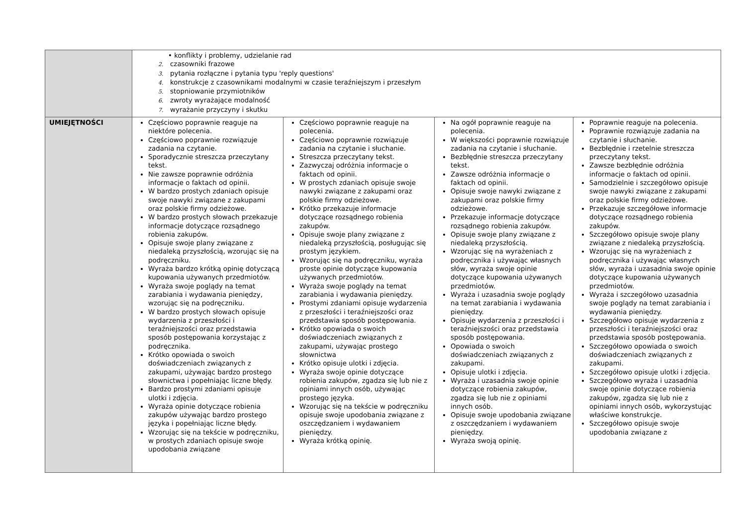| | • konflikty i problemy, udzielanie rad 2. czasowniki frazowe 3. pytania rozłączne i pytania typu 'reply questions' 4. konstrukcje z czasownikami modalnymi w czasie teraźniejszym i przeszłym 5. stopniowanie przymiotników 6. zwroty wyrażające modalność 7. wyrażanie przyczyny i skutku | | | |
| UMIEJĘTNOŚCI | Częściowo poprawnie reaguje na niektóre polecenia. Częściowo poprawnie rozwiązuje zadania na czytanie. Sporadycznie streszcza przeczytany tekst. Nie zawsze poprawnie odróżnia informacje o faktach od opinii. W bardzo prostych zdaniach opisuje swoje nawyki związane z zakupami oraz polskie firmy odzieżowe. W bardzo prostych słowach przekazuje informacje dotyczące rozsądnego robienia zakupów. Opisuje swoje plany związane z niedaleką przyszłością, wzorując się na podręczniku. Wyraża bardzo krótką opinię dotyczącą kupowania używanych przedmiotów. Wyraża swoje poglądy na temat zarabiania i wydawania pieniędzy, wzorując się na podręczniku. W bardzo prostych słowach opisuje wydarzenia z przeszłości i teraźniejszości oraz przedstawia sposób postępowania korzystając z podręcznika. Krótko opowiada o swoich doświadczeniach związanych z zakupami, używając bardzo prostego słownictwa i popełniając liczne błędy. Bardzo prostymi zdaniami opisuje ulotki i zdjęcia. Wyraża opinie dotyczące robienia zakupów używając bardzo prostego języka i popełniając liczne błędy. Wzorując się na tekście w podręczniku, w prostych zdaniach opisuje swoje upodobania związane | Częściowo poprawnie reaguje na polecenia. Częściowo poprawnie rozwiązuje zadania na czytanie i słuchanie. Streszcza przeczytany tekst. Zazwyczaj odróżnia informacje o faktach od opinii. W prostych zdaniach opisuje swoje nawyki związane z zakupami oraz polskie firmy odzieżowe. Krótko przekazuje informacje dotyczące rozsądnego robienia zakupów. Opisuje swoje plany związane z niedaleką przyszłością, posługując się prostym językiem. Wzorując się na podręczniku, wyraża proste opinie dotyczące kupowania używanych przedmiotów. Wyraża swoje poglądy na temat zarabiania i wydawania pieniędzy. Prostymi zdaniami opisuje wydarzenia z przeszłości i teraźniejszości oraz przedstawia sposób postępowania. Krótko opowiada o swoich doświadczeniach związanych z zakupami, używając prostego słownictwa Krótko opisuje ulotki i zdjęcia. Wyraża swoje opinie dotyczące robienia zakupów, zgadza się lub nie z opiniami innych osób, używając prostego języka. Wzorując się na tekście w podręczniku opisuje swoje upodobania związane z oszczędzaniem i wydawaniem pieniędzy. Wyraża krótką opinię. | Na ogół poprawnie reaguje na polecenia. W większości poprawnie rozwiązuje zadania na czytanie i słuchanie. Bezbłędnie streszcza przeczytany tekst. Zawsze odróżnia informacje o faktach od opinii. Opisuje swoje nawyki związane z zakupami oraz polskie firmy odzieżowe. Przekazuje informacje dotyczące rozsądnego robienia zakupów. Opisuje swoje plany związane z niedaleką przyszłością. Wzorując się na wyrażeniach z podręcznika i używając własnych słów, wyraża swoje opinie dotyczące kupowania używanych przedmiotów. Wyraża i uzasadnia swoje poglądy na temat zarabiania i wydawania pieniędzy. Opisuje wydarzenia z przeszłości i teraźniejszości oraz przedstawia sposób postępowania. Opowiada o swoich doświadczeniach związanych z zakupami. Opisuje ulotki i zdjęcia. Wyraża i uzasadnia swoje opinie dotyczące robienia zakupów, zgadza się lub nie z opiniami innych osób. Opisuje swoje upodobania związane z oszczędzaniem i wydawaniem pieniędzy. Wyraża swoją opinię. | Poprawnie reaguje na polecenia. Poprawnie rozwiązuje zadania na czytanie i słuchanie. Bezbłędnie i rzetelnie streszcza przeczytany tekst. Zawsze bezbłędnie odróżnia informacje o faktach od opinii. Samodzielnie i szczegółowo opisuje swoje nawyki związane z zakupami oraz polskie firmy odzieżowe. Przekazuje szczegółowe informacje dotyczące rozsądnego robienia zakupów. Szczegółowo opisuje swoje plany związane z niedaleką przyszłością. Wzorując się na wyrażeniach z podręcznika i używając własnych słów, wyraża i uzasadnia swoje opinie dotyczące kupowania używanych przedmiotów. Wyraża i szczegółowo uzasadnia swoje poglądy na temat zarabiania i wydawania pieniędzy. Szczegółowo opisuje wydarzenia z przeszłości i teraźniejszości oraz przedstawia sposób postępowania. Szczegółowo opowiada o swoich doświadczeniach związanych z zakupami. Szczegółowo opisuje ulotki i zdjęcia. Szczegółowo wyraża i uzasadnia swoje opinie dotyczące robienia zakupów, zgadza się lub nie z opiniami innych osób, wykorzystując właściwe konstrukcje. Szczegółowo opisuje swoje upodobania związane z |